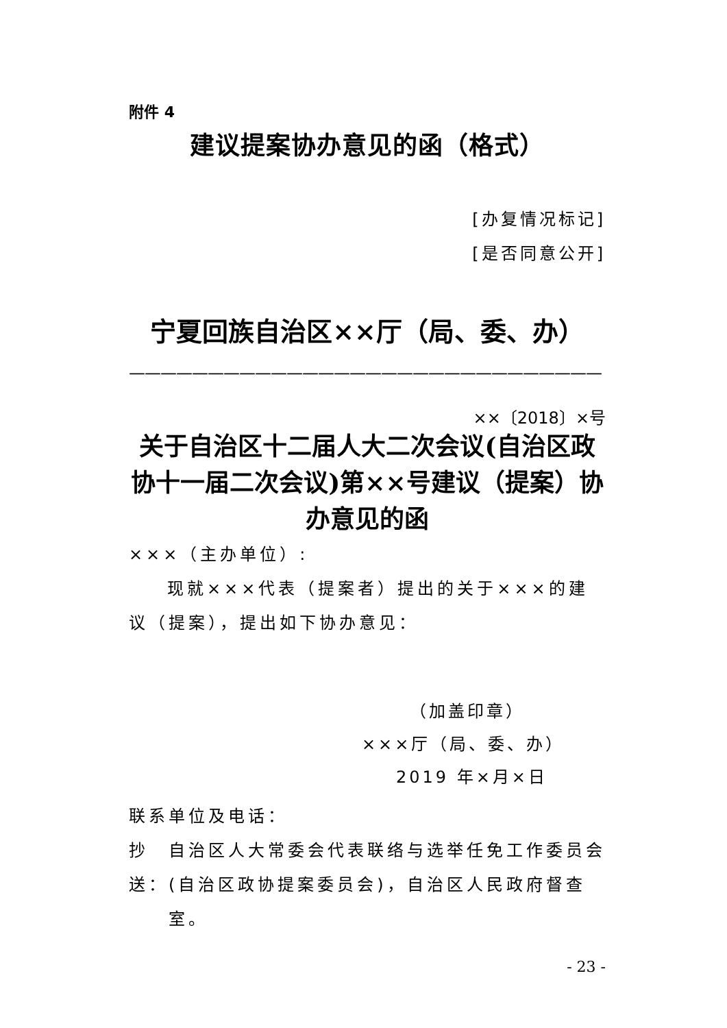附件 4
建议提案协办意见的函（格式）
[办复情况标记]
[是否同意公开]
宁夏回族自治区××厅（局、委、办）
——————————————————————————————
××〔2018〕×号
关于自治区十二届人大二次会议(自治区政协十一届二次会议)第××号建议（提案）协办意见的函
×××（主办单位）:
现就×××代表（提案者）提出的关于×××的建议（提案），提出如下协办意见：
（加盖印章）
×××厅（局、委、办）
2019 年×月×日
联系单位及电话：
抄送： 自治区人大常委会代表联络与选举任免工作委员会(自治区政协提案委员会)，自治区人民政府督查室。
- 23 -